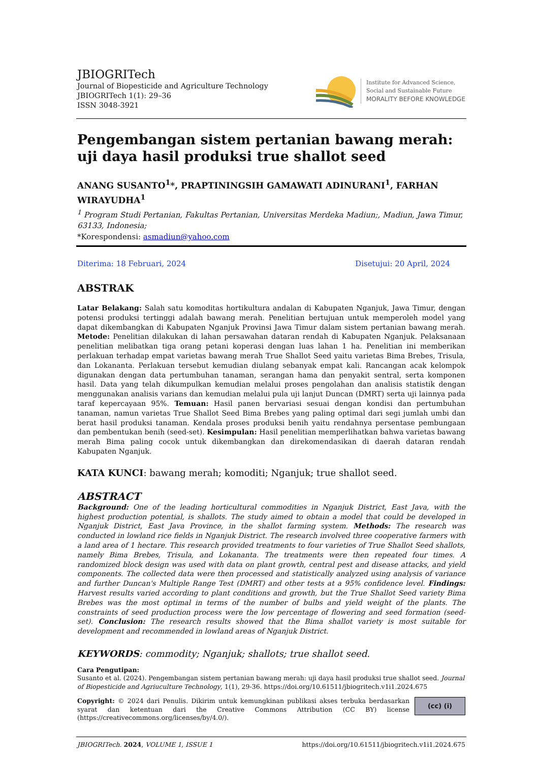JBIOGRITech
Journal of Biopesticide and Agriculture Technology
JBIOGRITech 1(1): 29–36
ISSN 3048-3921
Institute for Advanced Science,
Social and Sustainable Future
MORALITY BEFORE KNOWLEDGE
Pengembangan sistem pertanian bawang merah: uji daya hasil produksi true shallot seed
ANANG SUSANTO<sup>1</sup>*, PRAPTININGSIH GAMAWATI ADINURANI<sup>1</sup>, FARHAN WIRAYUDHA<sup>1</sup>
<sup>1</sup> Program Studi Pertanian, Fakultas Pertanian, Universitas Merdeka Madiun;, Madiun, Jawa Timur, 63133, Indonesia;
*Korespondensi: asmadiun@yahoo.com
Diterima: 18 Februari, 2024 Disetujui: 20 April, 2024
ABSTRAK
Latar Belakang: Salah satu komoditas hortikultura andalan di Kabupaten Nganjuk, Jawa Timur, dengan potensi produksi tertinggi adalah bawang merah. Penelitian bertujuan untuk memperoleh model yang dapat dikembangkan di Kabupaten Nganjuk Provinsi Jawa Timur dalam sistem pertanian bawang merah. Metode: Penelitian dilakukan di lahan persawahan dataran rendah di Kabupaten Nganjuk. Pelaksanaan penelitian melibatkan tiga orang petani koperasi dengan luas lahan 1 ha. Penelitian ini memberikan perlakuan terhadap empat varietas bawang merah True Shallot Seed yaitu varietas Bima Brebes, Trisula, dan Lokananta. Perlakuan tersebut kemudian diulang sebanyak empat kali. Rancangan acak kelompok digunakan dengan data pertumbuhan tanaman, serangan hama dan penyakit sentral, serta komponen hasil. Data yang telah dikumpulkan kemudian melalui proses pengolahan dan analisis statistik dengan menggunakan analisis varians dan kemudian melalui pula uji lanjut Duncan (DMRT) serta uji lainnya pada taraf kepercayaan 95%. Temuan: Hasil panen bervariasi sesuai dengan kondisi dan pertumbuhan tanaman, namun varietas True Shallot Seed Bima Brebes yang paling optimal dari segi jumlah umbi dan berat hasil produksi tanaman. Kendala proses produksi benih yaitu rendahnya persentase pembungaan dan pembentukan benih (seed-set). Kesimpulan: Hasil penelitian memperlihatkan bahwa varietas bawang merah Bima paling cocok untuk dikembangkan dan direkomendasikan di daerah dataran rendah Kabupaten Nganjuk.
KATA KUNCI: bawang merah; komoditi; Nganjuk; true shallot seed.
ABSTRACT
Background: One of the leading horticultural commodities in Nganjuk District, East Java, with the highest production potential, is shallots. The study aimed to obtain a model that could be developed in Nganjuk District, East Java Province, in the shallot farming system. Methods: The research was conducted in lowland rice fields in Nganjuk District. The research involved three cooperative farmers with a land area of 1 hectare. This research provided treatments to four varieties of True Shallot Seed shallots, namely Bima Brebes, Trisula, and Lokananta. The treatments were then repeated four times. A randomized block design was used with data on plant growth, central pest and disease attacks, and yield components. The collected data were then processed and statistically analyzed using analysis of variance and further Duncan's Multiple Range Test (DMRT) and other tests at a 95% confidence level. Findings: Harvest results varied according to plant conditions and growth, but the True Shallot Seed variety Bima Brebes was the most optimal in terms of the number of bulbs and yield weight of the plants. The constraints of seed production process were the low percentage of flowering and seed formation (seed-set). Conclusion: The research results showed that the Bima shallot variety is most suitable for development and recommended in lowland areas of Nganjuk District.
KEYWORDS: commodity; Nganjuk; shallots; true shallot seed.
Cara Pengutipan:
Susanto et al. (2024). Pengembangan sistem pertanian bawang merah: uji daya hasil produksi true shallot seed. Journal of Biopesticide and Agriuculture Technology, 1(1), 29-36. https://doi.org/10.61511/jbiogritech.v1i1.2024.675
Copyright: © 2024 dari Penulis. Dikirim untuk kemungkinan publikasi akses terbuka berdasarkan syarat dan ketentuan dari the Creative Commons Attribution (CC BY) license (https://creativecommons.org/licenses/by/4.0/).
(cc) (i)
JBIOGRITech. 2024, VOLUME 1, ISSUE 1 https://doi.org/10.61511/jbiogritech.v1i1.2024.675